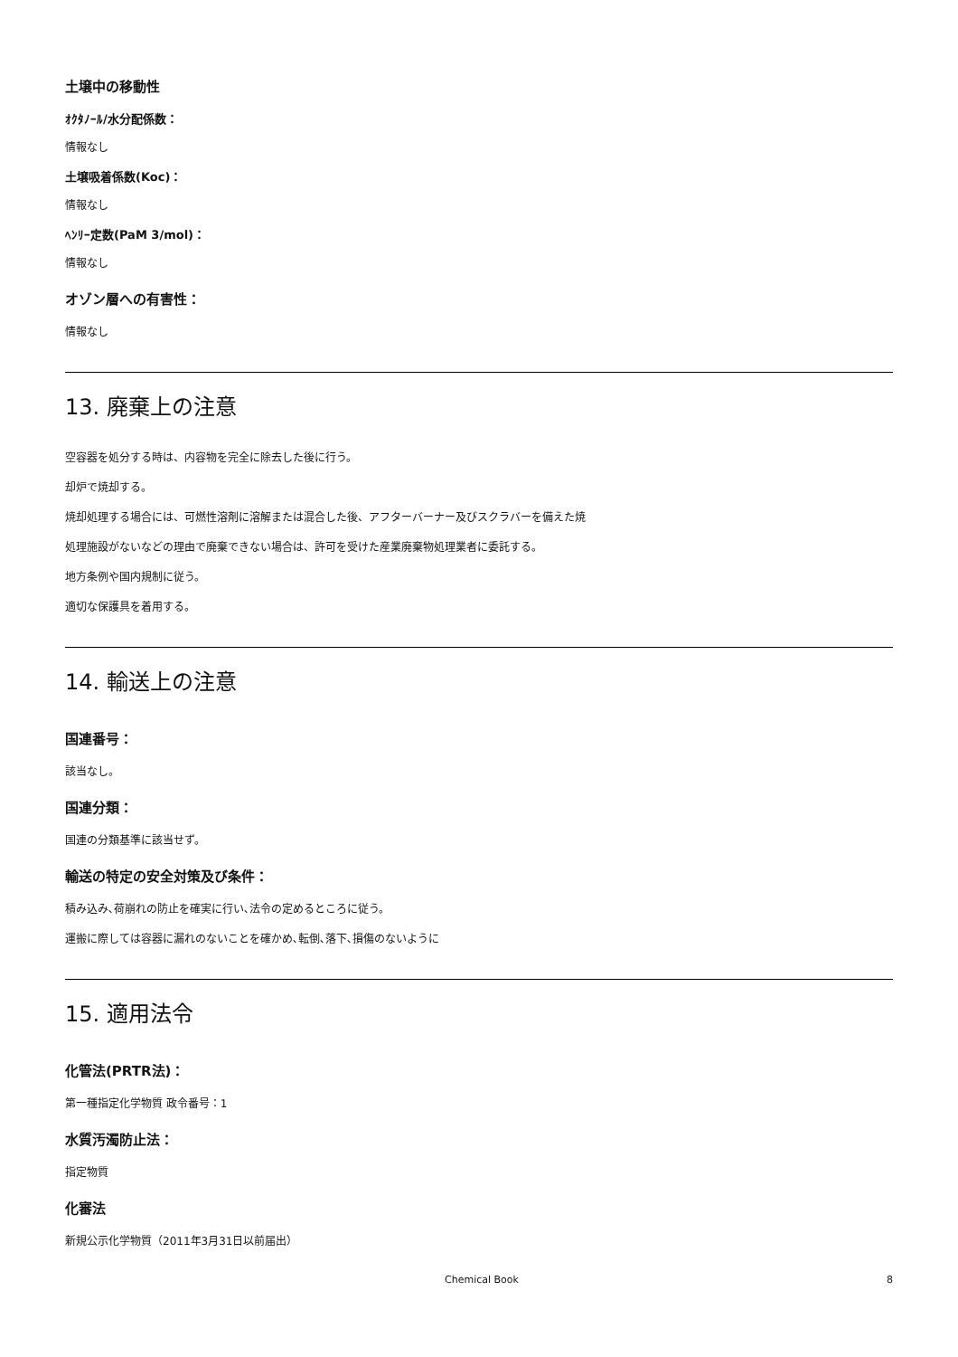土壌中の移動性
ｵｸﾀﾉｰﾙ/水分配係数：
情報なし
土壌吸着係数(Koc)：
情報なし
ﾍﾝﾘｰ定数(PaM 3/mol)：
情報なし
オゾン層への有害性：
情報なし
13. 廃棄上の注意
空容器を処分する時は、内容物を完全に除去した後に行う。
却炉で焼却する。
焼却処理する場合には、可燃性溶剤に溶解または混合した後、アフターバーナー及びスクラバーを備えた焼
処理施設がないなどの理由で廃棄できない場合は、許可を受けた産業廃棄物処理業者に委託する。
地方条例や国内規制に従う。
適切な保護具を着用する。
14. 輸送上の注意
国連番号：
該当なし。
国連分類：
国連の分類基準に該当せず。
輸送の特定の安全対策及び条件：
積み込み､荷崩れの防止を確実に行い､法令の定めるところに従う。
運搬に際しては容器に漏れのないことを確かめ､転倒､落下､損傷のないように
15. 適用法令
化管法(PRTR法)：
第一種指定化学物質 政令番号：1
水質汚濁防止法：
指定物質
化審法
新規公示化学物質（2011年3月31日以前届出）
Chemical Book 8